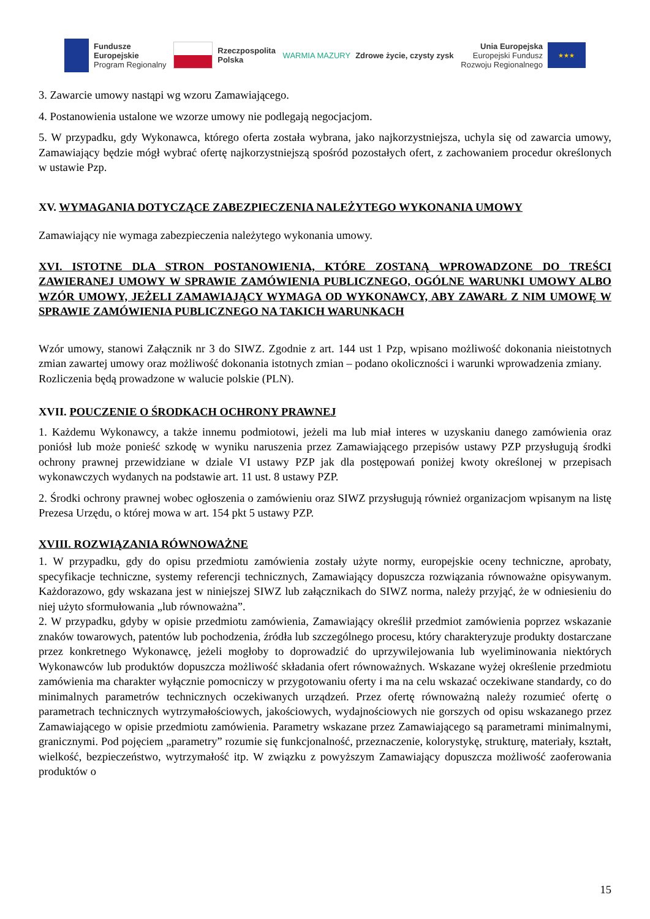Fundusze
Europejskie
Program Regionalny
Rzeczpospolita
Polska
WARMIA MAZURY Zdrowe życie, czysty zysk
Unia Europejska
Europejski Fundusz
Rozwoju Regionalnego
★★★
3. Zawarcie umowy nastąpi wg wzoru Zamawiającego.
4. Postanowienia ustalone we wzorze umowy nie podlegają negocjacjom.
5. W przypadku, gdy Wykonawca, którego oferta została wybrana, jako najkorzystniejsza, uchyla się od zawarcia umowy, Zamawiający będzie mógł wybrać ofertę najkorzystniejszą spośród pozostałych ofert, z zachowaniem procedur określonych w ustawie Pzp.
XV. WYMAGANIA DOTYCZĄCE ZABEZPIECZENIA NALEŻYTEGO WYKONANIA UMOWY
Zamawiający nie wymaga zabezpieczenia należytego wykonania umowy.
XVI. ISTOTNE DLA STRON POSTANOWIENIA, KTÓRE ZOSTANĄ WPROWADZONE DO TREŚCI ZAWIERANEJ UMOWY W SPRAWIE ZAMÓWIENIA PUBLICZNEGO, OGÓLNE WARUNKI UMOWY ALBO WZÓR UMOWY, JEŻELI ZAMAWIAJĄCY WYMAGA OD WYKONAWCY, ABY ZAWARŁ Z NIM UMOWĘ W SPRAWIE ZAMÓWIENIA PUBLICZNEGO NA TAKICH WARUNKACH
Wzór umowy, stanowi Załącznik nr 3 do SIWZ. Zgodnie z art. 144 ust 1 Pzp, wpisano możliwość dokonania nieistotnych zmian zawartej umowy oraz możliwość dokonania istotnych zmian – podano okoliczności i warunki wprowadzenia zmiany.
Rozliczenia będą prowadzone w walucie polskie (PLN).
XVII. POUCZENIE O ŚRODKACH OCHRONY PRAWNEJ
1. Każdemu Wykonawcy, a także innemu podmiotowi, jeżeli ma lub miał interes w uzyskaniu danego zamówienia oraz poniósł lub może ponieść szkodę w wyniku naruszenia przez Zamawiającego przepisów ustawy PZP przysługują środki ochrony prawnej przewidziane w dziale VI ustawy PZP jak dla postępowań poniżej kwoty określonej w przepisach wykonawczych wydanych na podstawie art. 11 ust. 8 ustawy PZP.
2. Środki ochrony prawnej wobec ogłoszenia o zamówieniu oraz SIWZ przysługują również organizacjom wpisanym na listę Prezesa Urzędu, o której mowa w art. 154 pkt 5 ustawy PZP.
XVIII. ROZWIĄZANIA RÓWNOWAŻNE
1. W przypadku, gdy do opisu przedmiotu zamówienia zostały użyte normy, europejskie oceny techniczne, aprobaty, specyfikacje techniczne, systemy referencji technicznych, Zamawiający dopuszcza rozwiązania równoważne opisywanym. Każdorazowo, gdy wskazana jest w niniejszej SIWZ lub załącznikach do SIWZ norma, należy przyjąć, że w odniesieniu do niej użyto sformułowania „lub równoważna”.
2. W przypadku, gdyby w opisie przedmiotu zamówienia, Zamawiający określił przedmiot zamówienia poprzez wskazanie znaków towarowych, patentów lub pochodzenia, źródła lub szczególnego procesu, który charakteryzuje produkty dostarczane przez konkretnego Wykonawcę, jeżeli mogłoby to doprowadzić do uprzywilejowania lub wyeliminowania niektórych Wykonawców lub produktów dopuszcza możliwość składania ofert równoważnych. Wskazane wyżej określenie przedmiotu zamówienia ma charakter wyłącznie pomocniczy w przygotowaniu oferty i ma na celu wskazać oczekiwane standardy, co do minimalnych parametrów technicznych oczekiwanych urządzeń. Przez ofertę równoważną należy rozumieć ofertę o parametrach technicznych wytrzymałościowych, jakościowych, wydajnościowych nie gorszych od opisu wskazanego przez Zamawiającego w opisie przedmiotu zamówienia. Parametry wskazane przez Zamawiającego są parametrami minimalnymi, granicznymi. Pod pojęciem „parametry” rozumie się funkcjonalność, przeznaczenie, kolorystykę, strukturę, materiały, kształt, wielkość, bezpieczeństwo, wytrzymałość itp. W związku z powyższym Zamawiający dopuszcza możliwość zaoferowania produktów o
15